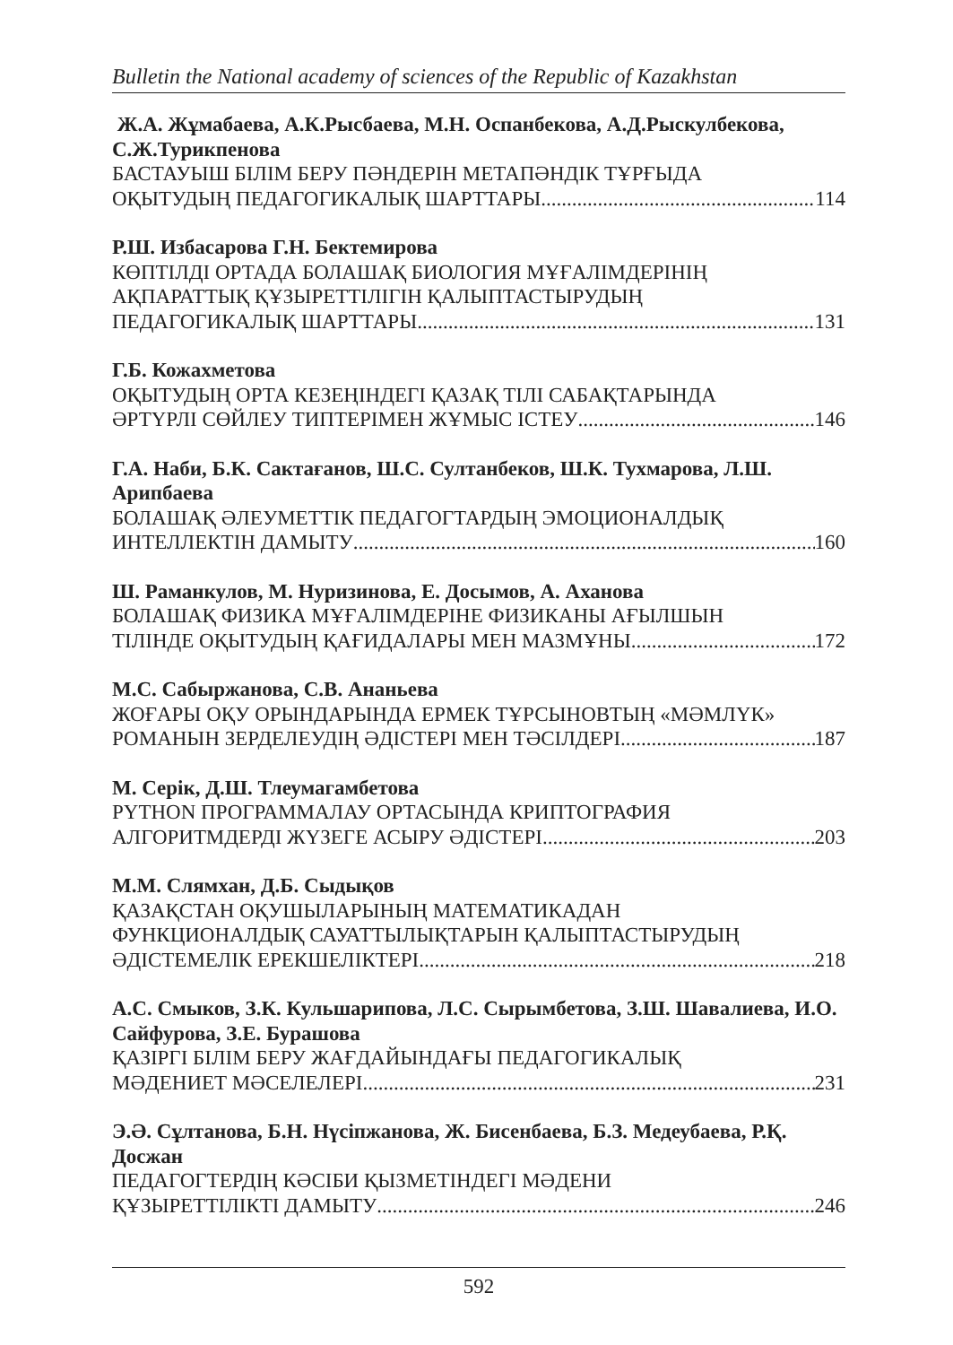Bulletin the National academy of sciences of the Republic of Kazakhstan
Ж.А. Жұмабаева, А.К.Рысбаева, М.Н. Оспанбекова, А.Д.Рыскулбекова, С.Ж.Турикпенова
БАСТАУЫШ БІЛІМ БЕРУ ПӘНДЕРІН МЕТАПӘНДІК ТҰРҒЫДА
ОҚЫТУДЫҢ ПЕДАГОГИКАЛЫҚ ШАРТТАРЫ 114
Р.Ш. Избасарова Г.Н. Бектемирова
КӨПТІЛДІ ОРТАДА БОЛАШАҚ БИОЛОГИЯ МҰҒАЛІМДЕРІНІҢ
АҚПАРАТТЫҚ ҚҰЗЫРЕТТІЛІГІН ҚАЛЫПТАСТЫРУДЫҢ
ПЕДАГОГИКАЛЫҚ ШАРТТАРЫ 131
Г.Б. Кожахметова
ОҚЫТУДЫҢ ОРТА КЕЗЕҢІНДЕГІ ҚАЗАҚ ТІЛІ САБАҚТАРЫНДА
ӘРТҮРЛІ СӨЙЛЕУ ТИПТЕРІМЕН ЖҰМЫС ІСТЕУ 146
Г.А. Наби, Б.К. Сактағанов, Ш.С. Султанбеков, Ш.К. Тухмарова, Л.Ш. Арипбаева
БОЛАШАҚ ӘЛЕУМЕТТІК ПЕДАГОГТАРДЫҢ ЭМОЦИОНАЛДЫҚ
ИНТЕЛЛЕКТІН ДАМЫТУ 160
Ш. Раманкулов, М. Нуризинова, Е. Досымов, А. Аханова
БОЛАШАҚ ФИЗИКА МҰҒАЛІМДЕРІНЕ ФИЗИКАНЫ АҒЫЛШЫН
ТІЛІНДЕ ОҚЫТУДЫҢ ҚАҒИДАЛАРЫ МЕН МАЗМҰНЫ 172
М.С. Сабыржанова, С.В. Ананьева
ЖОҒАРЫ ОҚУ ОРЫНДАРЫНДА ЕРМЕК ТҰРСЫНОВТЫҢ «МӘМЛҮК»
РОМАНЫН ЗЕРДЕЛЕУДІҢ ӘДІСТЕРІ МЕН ТӘСІЛДЕРІ 187
М. Серік, Д.Ш. Тлеумагамбетова
PYTHON ПРОГРАММАЛАУ ОРТАСЫНДА КРИПТОГРАФИЯ
АЛГОРИТМДЕРДІ ЖҮЗЕГЕ АСЫРУ ӘДІСТЕРІ 203
М.М. Слямхан, Д.Б. Сыдықов
ҚАЗАҚСТАН ОҚУШЫЛАРЫНЫҢ МАТЕМАТИКАДАН
ФУНКЦИОНАЛДЫҚ САУАТТЫЛЫҚТАРЫН ҚАЛЫПТАСТЫРУДЫҢ
ӘДІСТЕМЕЛІК ЕРЕКШЕЛІКТЕРІ 218
А.С. Смыков, З.К. Кульшарипова, Л.С. Сырымбетова, З.Ш. Шавалиева, И.О. Сайфурова, З.Е. Бурашова
ҚАЗІРГІ БІЛІМ БЕРУ ЖАҒДАЙЫНДАҒЫ ПЕДАГОГИКАЛЫҚ
МӘДЕНИЕТ МӘСЕЛЕЛЕРІ 231
Э.Ә. Сұлтанова, Б.Н. Нүсіпжанова, Ж. Бисенбаева, Б.З. Медеубаева, Р.Қ. Досжан
ПЕДАГОГТЕРДІҢ КӘСІБИ ҚЫЗМЕТІНДЕГІ МӘДЕНИ
ҚҰЗЫРЕТТІЛІКТІ ДАМЫТУ 246
592